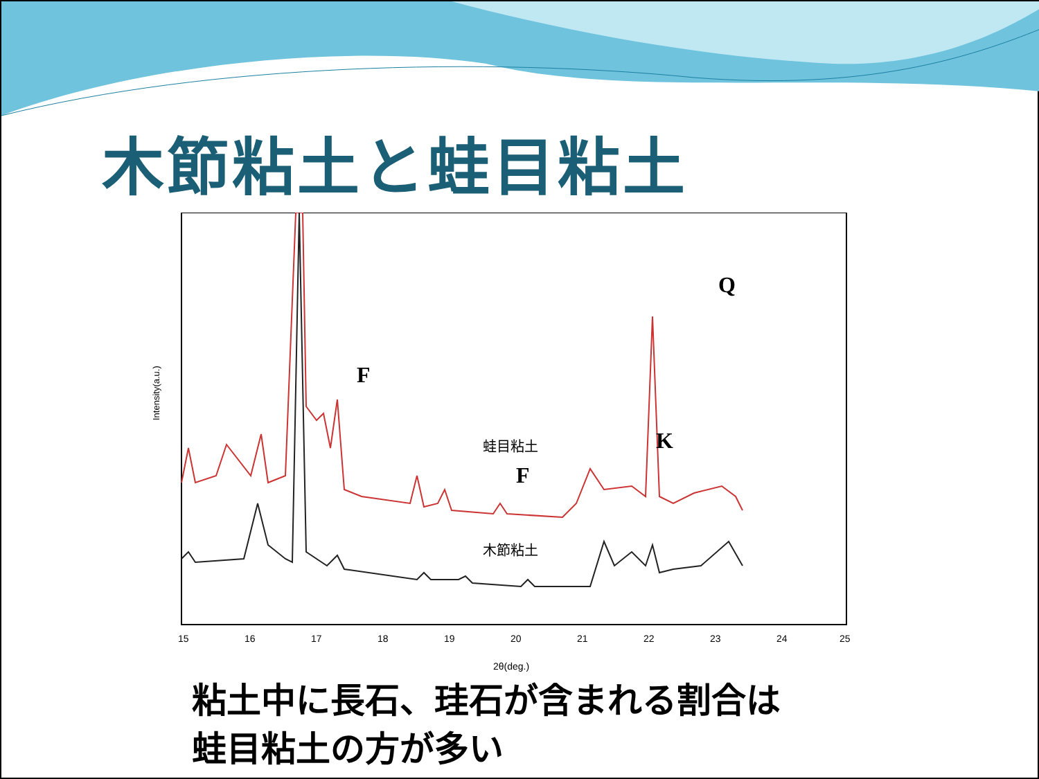木節粘土と蛙目粘土
Intensity(a.u.)
F
F
K
Q
蛙目粘土
木節粘土
15
16
17
18
19
20
21
22
23
24
25
2θ(deg.)
粘土中に長石、珪石が含まれる割合は
蛙目粘土の方が多い